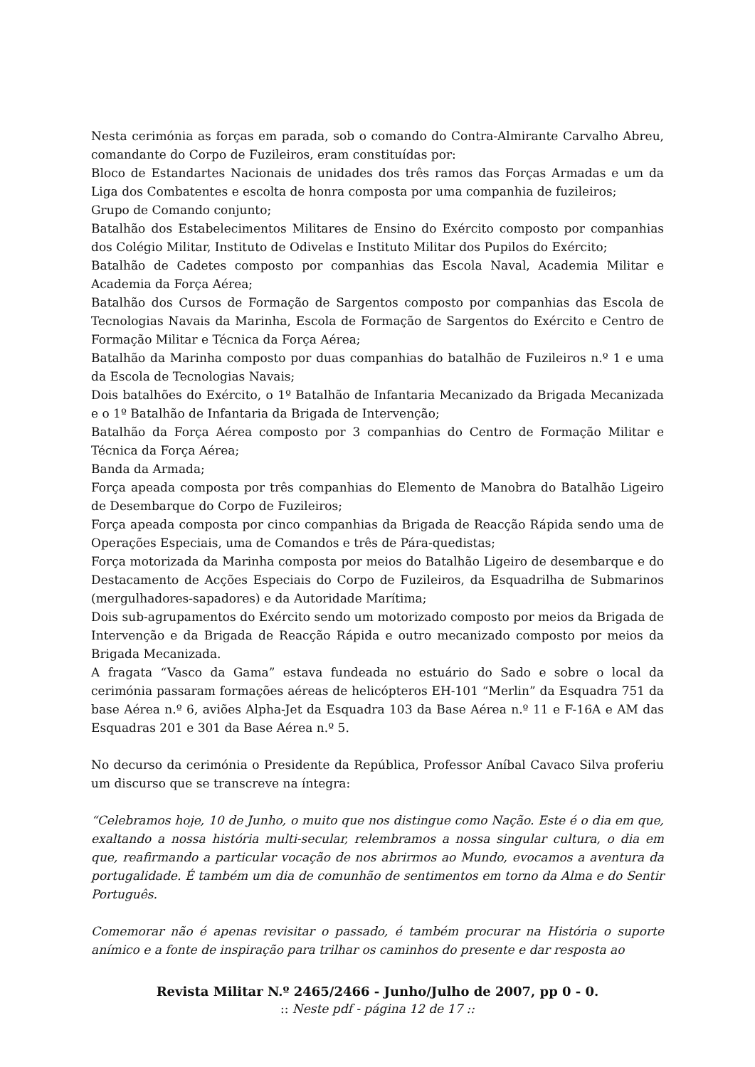Nesta cerimónia as forças em parada, sob o comando do Contra-Almirante Carvalho Abreu, comandante do Corpo de Fuzileiros, eram constituídas por:
Bloco de Estandartes Nacionais de unidades dos três ramos das Forças Armadas e um da Liga dos Combatentes e escolta de honra composta por uma companhia de fuzileiros;
Grupo de Comando conjunto;
Batalhão dos Estabelecimentos Militares de Ensino do Exército composto por companhias dos Colégio Militar, Instituto de Odivelas e Instituto Militar dos Pupilos do Exército;
Batalhão de Cadetes composto por companhias das Escola Naval, Academia Militar e Academia da Força Aérea;
Batalhão dos Cursos de Formação de Sargentos composto por companhias das Escola de Tecnologias Navais da Marinha, Escola de Formação de Sargentos do Exército e Centro de Formação Militar e Técnica da Força Aérea;
Batalhão da Marinha composto por duas companhias do batalhão de Fuzileiros n.º 1 e uma da Escola de Tecnologias Navais;
Dois batalhões do Exército, o 1º Batalhão de Infantaria Mecanizado da Brigada Mecanizada e o 1º Batalhão de Infantaria da Brigada de Intervenção;
Batalhão da Força Aérea composto por 3 companhias do Centro de Formação Militar e Técnica da Força Aérea;
Banda da Armada;
Força apeada composta por três companhias do Elemento de Manobra do Batalhão Ligeiro de Desembarque do Corpo de Fuzileiros;
Força apeada composta por cinco companhias da Brigada de Reacção Rápida sendo uma de Operações Especiais, uma de Comandos e três de Pára-quedistas;
Força motorizada da Marinha composta por meios do Batalhão Ligeiro de desembarque e do Destacamento de Acções Especiais do Corpo de Fuzileiros, da Esquadrilha de Submarinos (mergulhadores-sapadores) e da Autoridade Marítima;
Dois sub-agrupamentos do Exército sendo um motorizado composto por meios da Brigada de Intervenção e da Brigada de Reacção Rápida e outro mecanizado composto por meios da Brigada Mecanizada.
A fragata “Vasco da Gama” estava fundeada no estuário do Sado e sobre o local da cerimónia passaram formações aéreas de helicópteros EH-101 “Merlin” da Esquadra 751 da base Aérea n.º 6, aviões Alpha-Jet da Esquadra 103 da Base Aérea n.º 11 e F-16A e AM das Esquadras 201 e 301 da Base Aérea n.º 5.
No decurso da cerimónia o Presidente da República, Professor Aníbal Cavaco Silva proferiu um discurso que se transcreve na íntegra:
“Celebramos hoje, 10 de Junho, o muito que nos distingue como Nação. Este é o dia em que, exaltando a nossa história multi-secular, relembramos a nossa singular cultura, o dia em que, reafirmando a particular vocação de nos abrirmos ao Mundo, evocamos a aventura da portugalidade. É também um dia de comunhão de sentimentos em torno da Alma e do Sentir Português.
Comemorar não é apenas revisitar o passado, é também procurar na História o suporte anímico e a fonte de inspiração para trilhar os caminhos do presente e dar resposta ao
Revista Militar N.º 2465/2466 - Junho/Julho de 2007, pp 0 - 0.
:: Neste pdf - página 12 de 17 ::